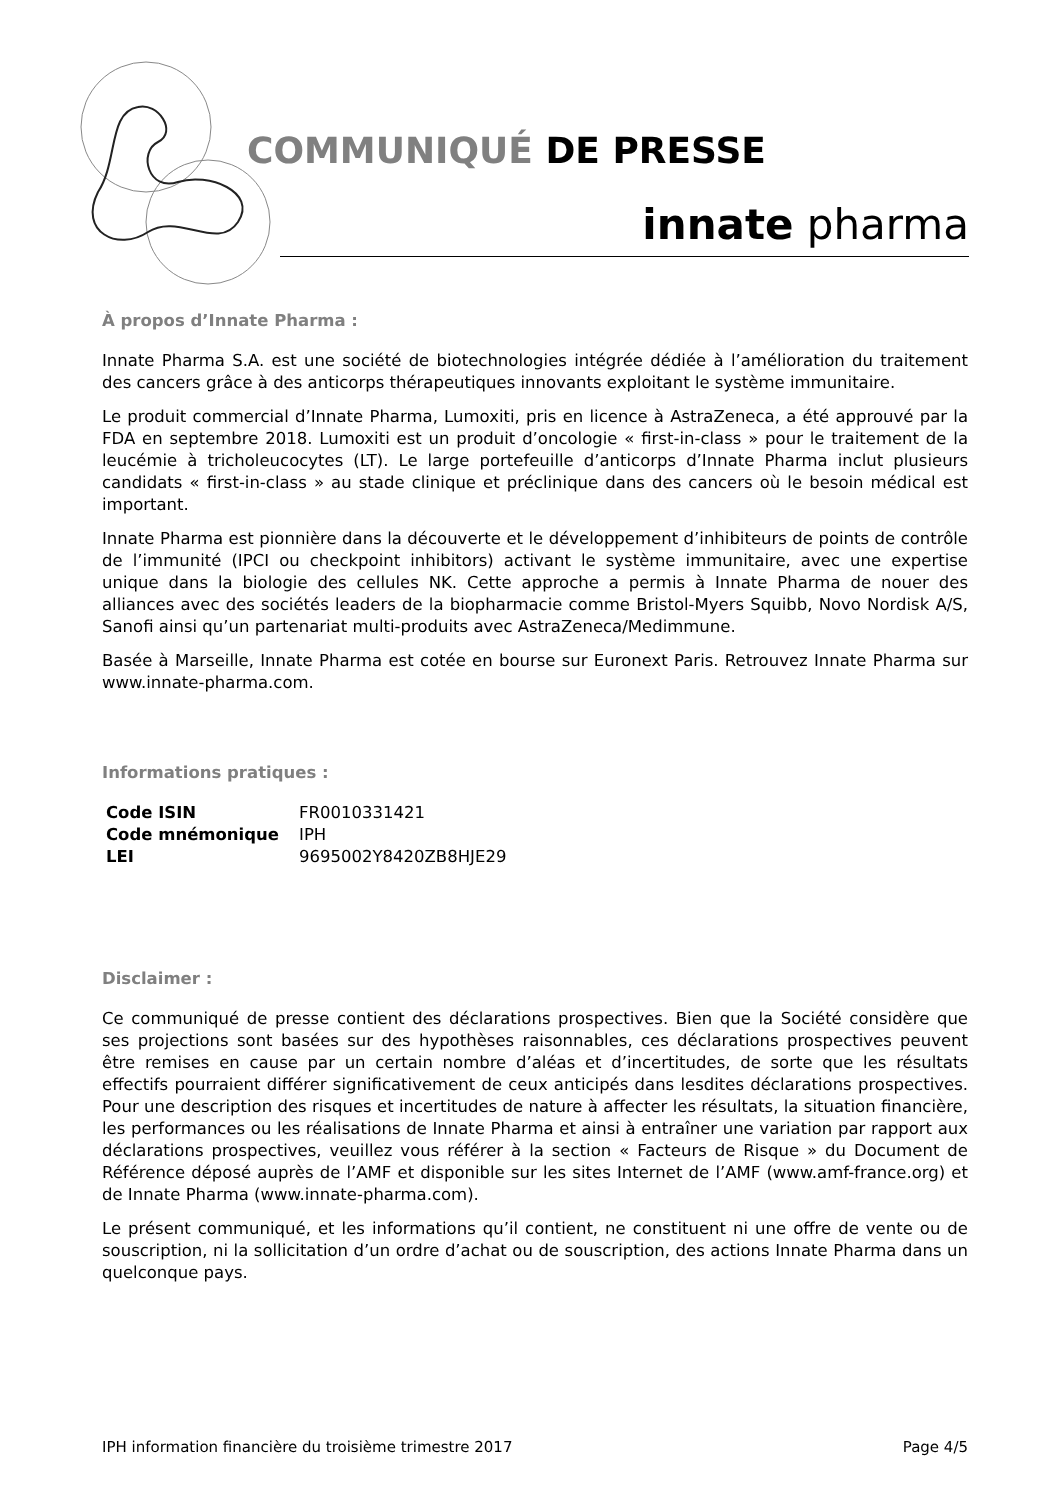COMMUNIQUÉ DE PRESSE
innate pharma
À propos d’Innate Pharma :
Innate Pharma S.A. est une société de biotechnologies intégrée dédiée à l’amélioration du traitement des cancers grâce à des anticorps thérapeutiques innovants exploitant le système immunitaire.
Le produit commercial d’Innate Pharma, Lumoxiti, pris en licence à AstraZeneca, a été approuvé par la FDA en septembre 2018. Lumoxiti est un produit d’oncologie « first-in-class » pour le traitement de la leucémie à tricholeucocytes (LT). Le large portefeuille d’anticorps d’Innate Pharma inclut plusieurs candidats « first-in-class » au stade clinique et préclinique dans des cancers où le besoin médical est important.
Innate Pharma est pionnière dans la découverte et le développement d’inhibiteurs de points de contrôle de l’immunité (IPCI ou checkpoint inhibitors) activant le système immunitaire, avec une expertise unique dans la biologie des cellules NK. Cette approche a permis à Innate Pharma de nouer des alliances avec des sociétés leaders de la biopharmacie comme Bristol-Myers Squibb, Novo Nordisk A/S, Sanofi ainsi qu’un partenariat multi-produits avec AstraZeneca/Medimmune.
Basée à Marseille, Innate Pharma est cotée en bourse sur Euronext Paris. Retrouvez Innate Pharma sur www.innate-pharma.com.
Informations pratiques :
| Code ISIN | FR0010331421 |
| Code mnémonique | IPH |
| LEI | 9695002Y8420ZB8HJE29 |
Disclaimer :
Ce communiqué de presse contient des déclarations prospectives. Bien que la Société considère que ses projections sont basées sur des hypothèses raisonnables, ces déclarations prospectives peuvent être remises en cause par un certain nombre d’aléas et d’incertitudes, de sorte que les résultats effectifs pourraient différer significativement de ceux anticipés dans lesdites déclarations prospectives. Pour une description des risques et incertitudes de nature à affecter les résultats, la situation financière, les performances ou les réalisations de Innate Pharma et ainsi à entraîner une variation par rapport aux déclarations prospectives, veuillez vous référer à la section « Facteurs de Risque » du Document de Référence déposé auprès de l’AMF et disponible sur les sites Internet de l’AMF (www.amf-france.org) et de Innate Pharma (www.innate-pharma.com).
Le présent communiqué, et les informations qu’il contient, ne constituent ni une offre de vente ou de souscription, ni la sollicitation d’un ordre d’achat ou de souscription, des actions Innate Pharma dans un quelconque pays.
IPH information financière du troisième trimestre 2017 Page 4/5